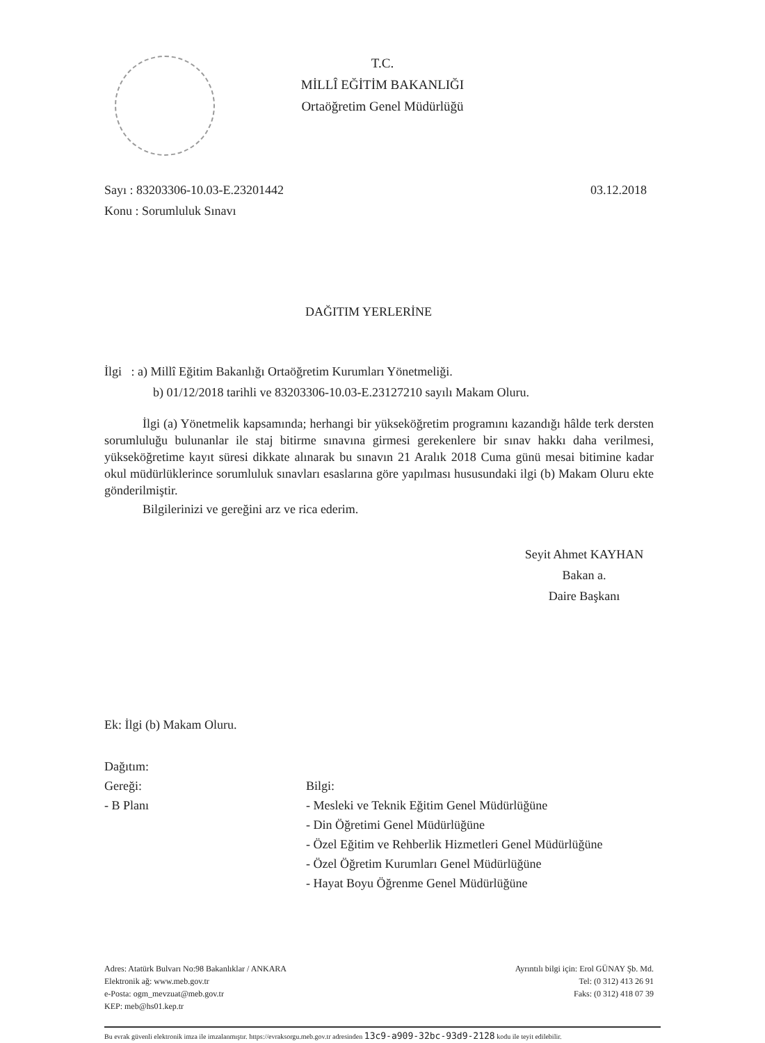T.C.
MİLLÎ EĞİTİM BAKANLIĞI
Ortaöğretim Genel Müdürlüğü
Sayı : 83203306-10.03-E.23201442
Konu : Sorumluluk Sınavı
03.12.2018
DAĞITIM YERLERİNE
İlgi : a) Millî Eğitim Bakanlığı Ortaöğretim Kurumları Yönetmeliği.
b) 01/12/2018 tarihli ve 83203306-10.03-E.23127210 sayılı Makam Oluru.
İlgi (a) Yönetmelik kapsamında; herhangi bir yükseköğretim programını kazandığı hâlde terk dersten sorumluluğu bulunanlar ile staj bitirme sınavına girmesi gerekenlere bir sınav hakkı daha verilmesi, yükseköğretime kayıt süresi dikkate alınarak bu sınavın 21 Aralık 2018 Cuma günü mesai bitimine kadar okul müdürlüklerince sorumluluk sınavları esaslarına göre yapılması hususundaki ilgi (b) Makam Oluru ekte gönderilmiştir.
Bilgilerinizi ve gereğini arz ve rica ederim.
Seyit Ahmet KAYHAN
Bakan a.
Daire Başkanı
Ek: İlgi (b) Makam Oluru.
Dağıtım:
Gereği:
- B Planı
Bilgi:
- Mesleki ve Teknik Eğitim Genel Müdürlüğüne
- Din Öğretimi Genel Müdürlüğüne
- Özel Eğitim ve Rehberlik Hizmetleri Genel Müdürlüğüne
- Özel Öğretim Kurumları Genel Müdürlüğüne
- Hayat Boyu Öğrenme Genel Müdürlüğüne
Adres: Atatürk Bulvarı No:98 Bakanlıklar / ANKARA
Elektronik ağ: www.meb.gov.tr
e-Posta: ogm_mevzuat@meb.gov.tr
KEP: meb@hs01.kep.tr
Ayrıntılı bilgi için: Erol GÜNAY Şb. Md.
Tel: (0 312) 413 26 91
Faks: (0 312) 418 07 39
Bu evrak güvenli elektronik imza ile imzalanmıştır. https://evraksorgu.meb.gov.tr adresinden 13c9-a909-32bc-93d9-2128 kodu ile teyit edilebilir.